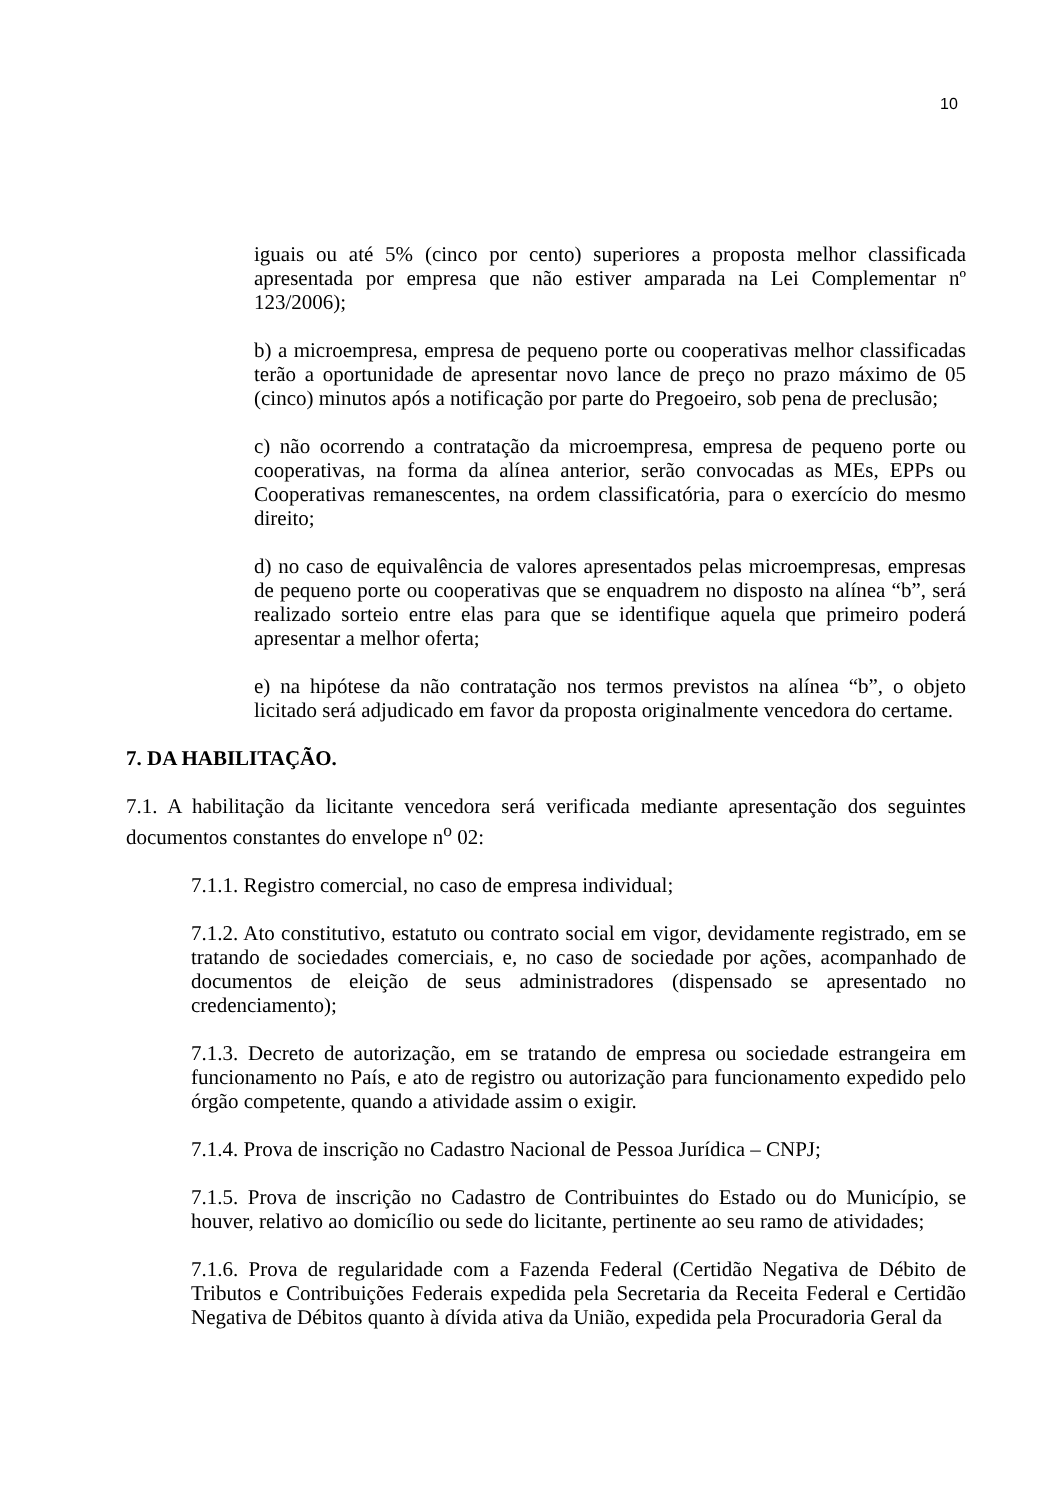10
iguais ou até 5% (cinco por cento) superiores a proposta melhor classificada apresentada por empresa que não estiver amparada na Lei Complementar nº 123/2006);
b) a microempresa, empresa de pequeno porte ou cooperativas melhor classificadas terão a oportunidade de apresentar novo lance de preço no prazo máximo de 05 (cinco) minutos após a notificação por parte do Pregoeiro, sob pena de preclusão;
c) não ocorrendo a contratação da microempresa, empresa de pequeno porte ou cooperativas, na forma da alínea anterior, serão convocadas as MEs, EPPs ou Cooperativas remanescentes, na ordem classificatória, para o exercício do mesmo direito;
d) no caso de equivalência de valores apresentados pelas microempresas, empresas de pequeno porte ou cooperativas que se enquadrem no disposto na alínea “b”, será realizado sorteio entre elas para que se identifique aquela que primeiro poderá apresentar a melhor oferta;
e) na hipótese da não contratação nos termos previstos na alínea “b”, o objeto licitado será adjudicado em favor da proposta originalmente vencedora do certame.
7. DA HABILITAÇÃO.
7.1. A habilitação da licitante vencedora será verificada mediante apresentação dos seguintes documentos constantes do envelope n<sup>o</sup> 02:
7.1.1. Registro comercial, no caso de empresa individual;
7.1.2. Ato constitutivo, estatuto ou contrato social em vigor, devidamente registrado, em se tratando de sociedades comerciais, e, no caso de sociedade por ações, acompanhado de documentos de eleição de seus administradores (dispensado se apresentado no credenciamento);
7.1.3. Decreto de autorização, em se tratando de empresa ou sociedade estrangeira em funcionamento no País, e ato de registro ou autorização para funcionamento expedido pelo órgão competente, quando a atividade assim o exigir.
7.1.4. Prova de inscrição no Cadastro Nacional de Pessoa Jurídica – CNPJ;
7.1.5. Prova de inscrição no Cadastro de Contribuintes do Estado ou do Município, se houver, relativo ao domicílio ou sede do licitante, pertinente ao seu ramo de atividades;
7.1.6. Prova de regularidade com a Fazenda Federal (Certidão Negativa de Débito de Tributos e Contribuições Federais expedida pela Secretaria da Receita Federal e Certidão Negativa de Débitos quanto à dívida ativa da União, expedida pela Procuradoria Geral da